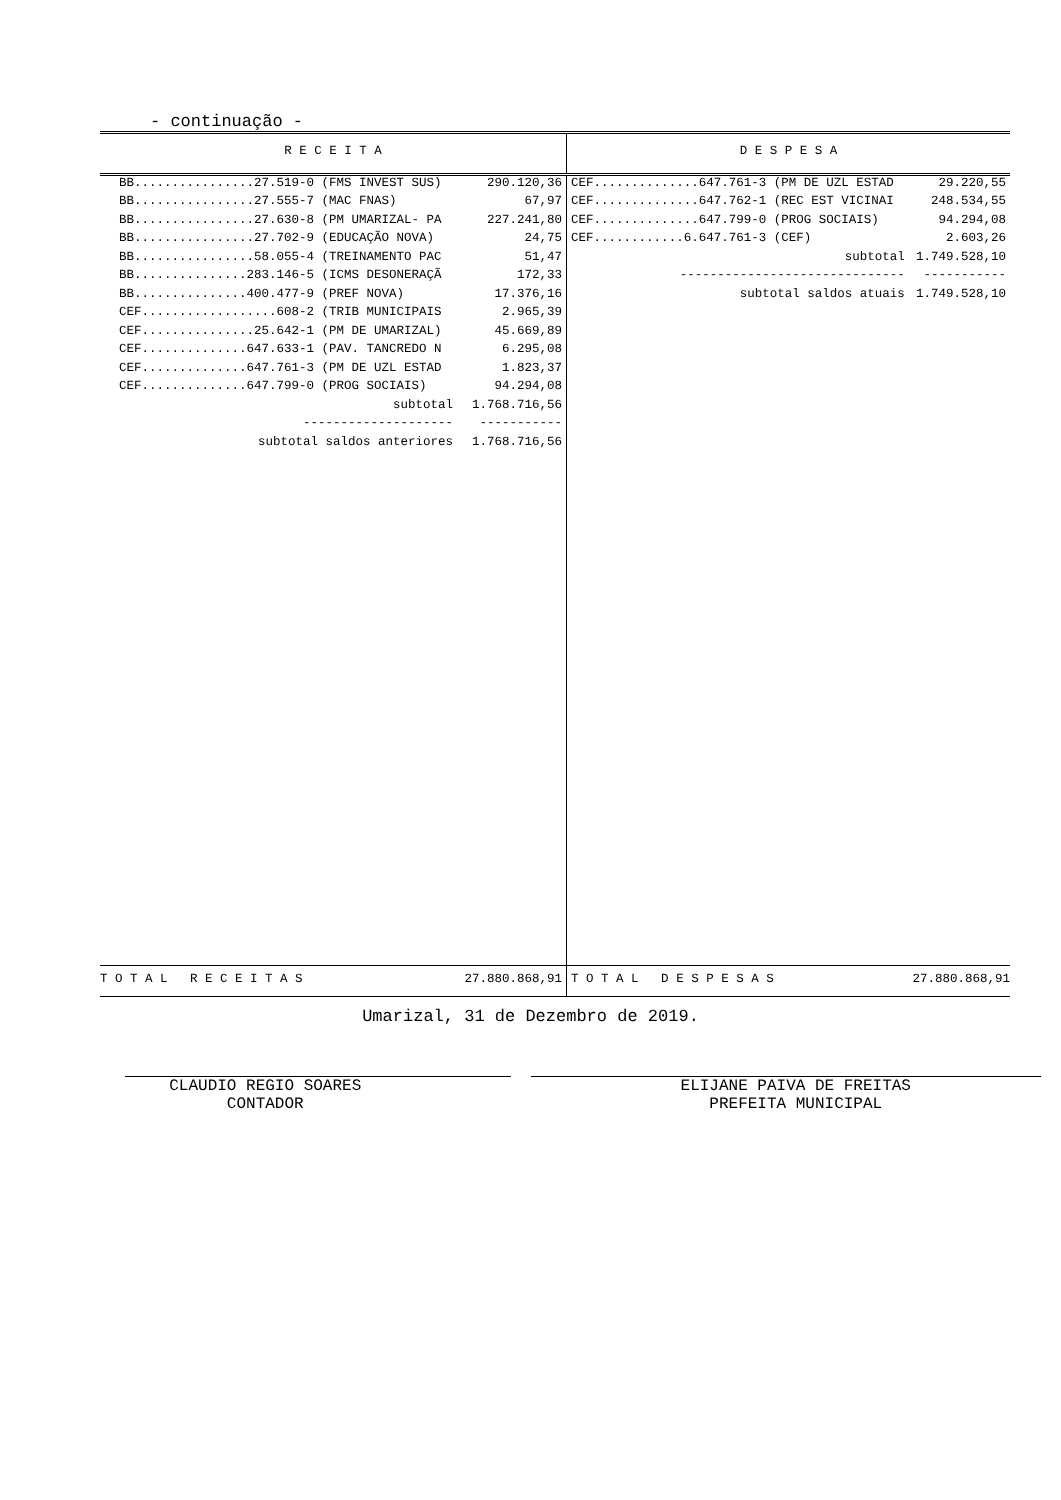- continuação -
| R E C E I T A | | D E S P E S A | |
| --- | --- | --- | --- |
| BB................27.519-0 (FMS INVEST SUS) | 290.120,36 | CEF..............647.761-3 (PM DE UZL ESTAD | 29.220,55 |
| BB................27.555-7 (MAC FNAS) | 67,97 | CEF..............647.762-1 (REC EST VICINAI | 248.534,55 |
| BB................27.630-8 (PM UMARIZAL- PA | 227.241,80 | CEF..............647.799-0 (PROG SOCIAIS) | 94.294,08 |
| BB................27.702-9 (EDUCAÇÃO NOVA) | 24,75 | CEF............6.647.761-3 (CEF) | 2.603,26 |
| BB................58.055-4 (TREINAMENTO PAC | 51,47 | subtotal | 1.749.528,10 |
| BB...............283.146-5 (ICMS DESONERAÇÃ | 172,33 | ------------------------------ | ----------- |
| BB...............400.477-9 (PREF NOVA) | 17.376,16 | subtotal saldos atuais | 1.749.528,10 |
| CEF..................608-2 (TRIB MUNICIPAIS | 2.965,39 | | |
| CEF...............25.642-1 (PM DE UMARIZAL) | 45.669,89 | | |
| CEF..............647.633-1 (PAV. TANCREDO N | 6.295,08 | | |
| CEF..............647.761-3 (PM DE UZL ESTAD | 1.823,37 | | |
| CEF..............647.799-0 (PROG SOCIAIS) | 94.294,08 | | |
| subtotal | 1.768.716,56 | | |
| -------------------- | ----------- | | |
| subtotal saldos anteriores | 1.768.716,56 | | |
| T O T A L R E C E I T A S | 27.880.868,91 | T O T A L D E S P E S A S | 27.880.868,91 |
Umarizal, 31 de Dezembro de 2019.
CLAUDIO REGIO SOARES
CONTADOR
ELIJANE PAIVA DE FREITAS
PREFEITA MUNICIPAL